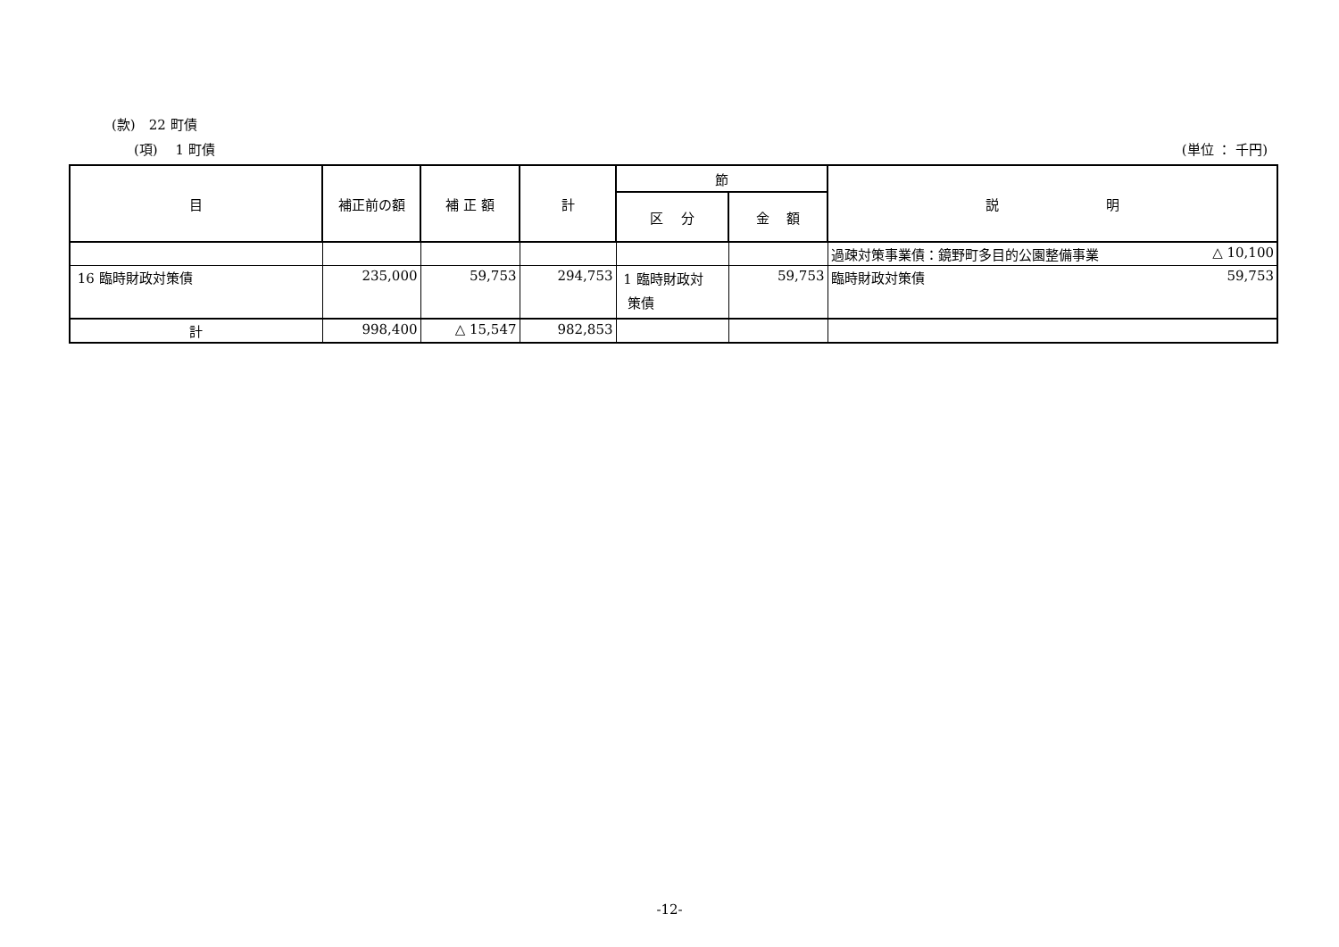(款)　22 町債
(項)　 1 町債 (単位 ： 千円)
| 目 | 補正前の額 | 補 正 額 | 計 | 節 | | 説 明 |
| --- | --- | --- | --- | --- | --- | --- |
| | | | | 区 分 | 金 額 | |
| | | | | | | 過疎対策事業債：鏡野町多目的公園整備事業 △ 10,100 |
| 16 臨時財政対策債 | 235,000 | 59,753 | 294,753 | 1 臨時財政対 策債 | 59,753 | 臨時財政対策債 59,753 |
| 計 | 998,400 | △ 15,547 | 982,853 | | | |
-12-